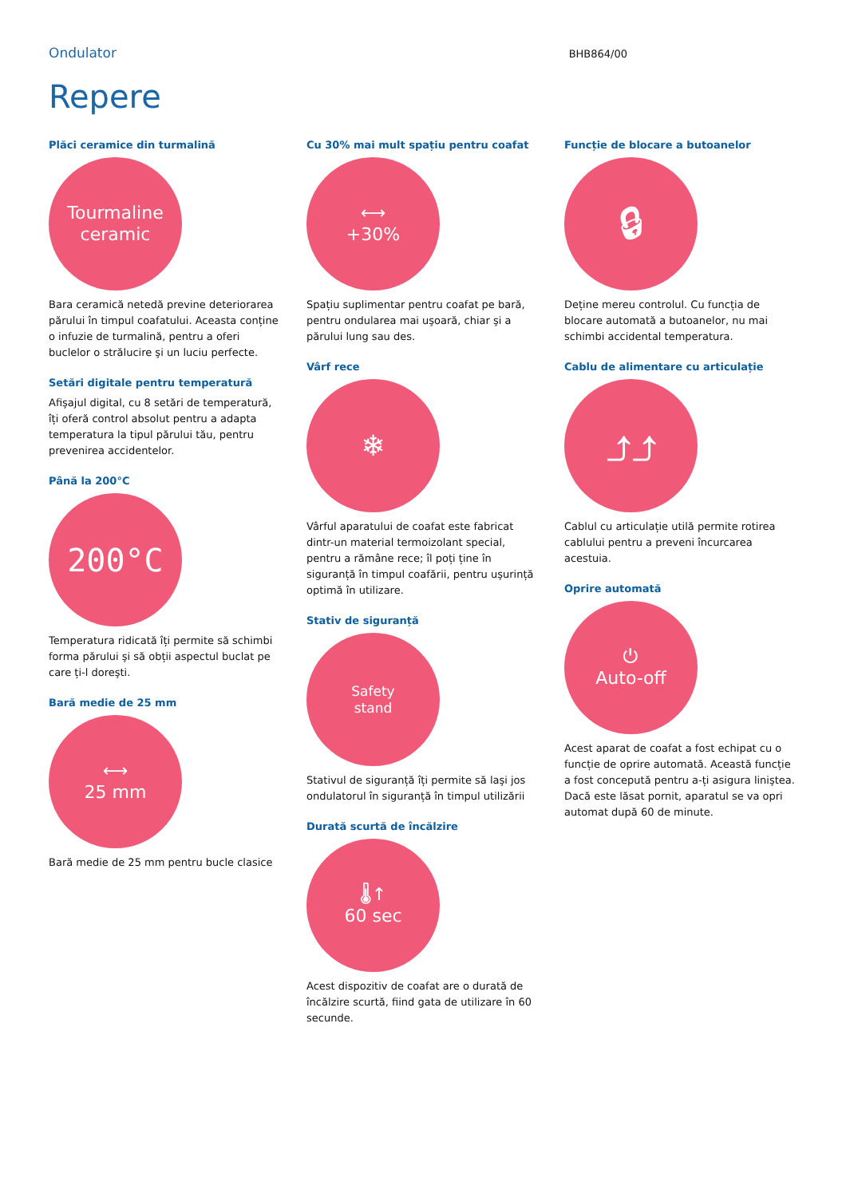Ondulator
BHB864/00
Repere
Plăci ceramice din turmalină
Tourmaline
ceramic
Bara ceramică netedă previne deteriorarea părului în timpul coafatului. Aceasta conține o infuzie de turmalină, pentru a oferi buclelor o strălucire şi un luciu perfecte.
Setări digitale pentru temperatură
Afişajul digital, cu 8 setări de temperatură, îți oferă control absolut pentru a adapta temperatura la tipul părului tău, pentru prevenirea accidentelor.
Până la 200°C
200°C
Temperatura ridicată îți permite să schimbi forma părului şi să obții aspectul buclat pe care ți-l doreşti.
Bară medie de 25 mm
⟷
25 mm
Bară medie de 25 mm pentru bucle clasice
Cu 30% mai mult spațiu pentru coafat
⟷
+30%
Spațiu suplimentar pentru coafat pe bară, pentru ondularea mai uşoară, chiar şi a părului lung sau des.
Vârf rece
❄
Vârful aparatului de coafat este fabricat dintr-un material termoizolant special, pentru a rămâne rece; îl poți ține în siguranță în timpul coafării, pentru uşurință optimă în utilizare.
Stativ de siguranță
Safety
stand
Stativul de siguranță îți permite să laşi jos ondulatorul în siguranță în timpul utilizării
Durată scurtă de încălzire
🌡↑
60 sec
Acest dispozitiv de coafat are o durată de încălzire scurtă, fiind gata de utilizare în 60 secunde.
Funcție de blocare a butoanelor
🔒︎
Deține mereu controlul. Cu funcția de blocare automată a butoanelor, nu mai schimbi accidental temperatura.
Cablu de alimentare cu articulație
⤴⤴
Cablul cu articulație utilă permite rotirea cablului pentru a preveni încurcarea acestuia.
Oprire automată
⏻
Auto-off
Acest aparat de coafat a fost echipat cu o funcție de oprire automată. Această funcție a fost concepută pentru a-ți asigura liniştea. Dacă este lăsat pornit, aparatul se va opri automat după 60 de minute.